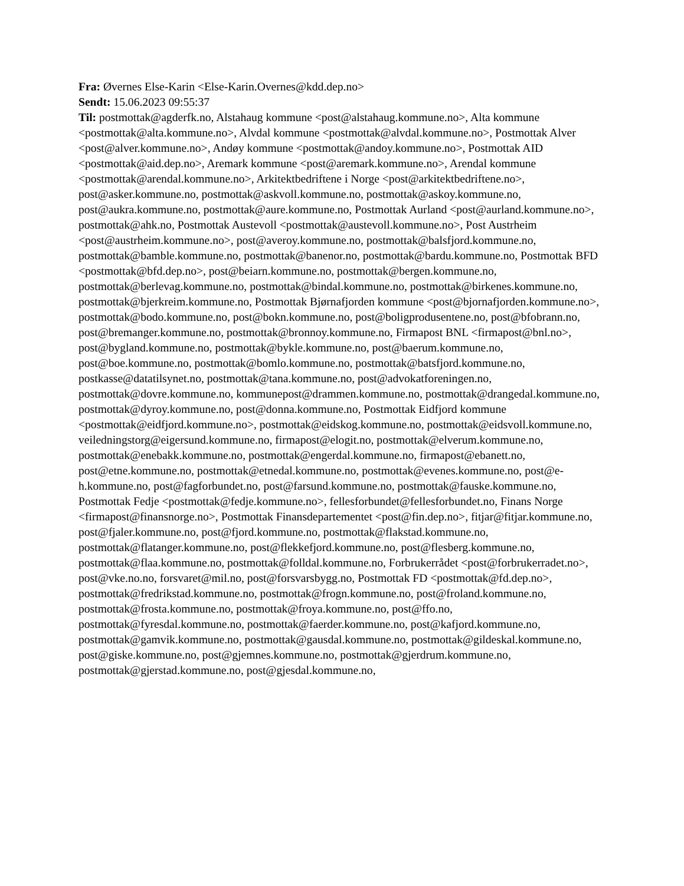Fra: Øvernes Else-Karin <Else-Karin.Overnes@kdd.dep.no>
Sendt: 15.06.2023 09:55:37
Til: postmottak@agderfk.no, Alstahaug kommune <post@alstahaug.kommune.no>, Alta kommune <postmottak@alta.kommune.no>, Alvdal kommune <postmottak@alvdal.kommune.no>, Postmottak Alver <post@alver.kommune.no>, Andøy kommune <postmottak@andoy.kommune.no>, Postmottak AID <postmottak@aid.dep.no>, Aremark kommune <post@aremark.kommune.no>, Arendal kommune <postmottak@arendal.kommune.no>, Arkitektbedriftene i Norge <post@arkitektbedriftene.no>, post@asker.kommune.no, postmottak@askvoll.kommune.no, postmottak@askoy.kommune.no, post@aukra.kommune.no, postmottak@aure.kommune.no, Postmottak Aurland <post@aurland.kommune.no>, postmottak@ahk.no, Postmottak Austevoll <postmottak@austevoll.kommune.no>, Post Austrheim <post@austrheim.kommune.no>, post@averoy.kommune.no, postmottak@balsfjord.kommune.no, postmottak@bamble.kommune.no, postmottak@banenor.no, postmottak@bardu.kommune.no, Postmottak BFD <postmottak@bfd.dep.no>, post@beiarn.kommune.no, postmottak@bergen.kommune.no, postmottak@berlevag.kommune.no, postmottak@bindal.kommune.no, postmottak@birkenes.kommune.no, postmottak@bjerkreim.kommune.no, Postmottak Bjørnafjorden kommune <post@bjornafjorden.kommune.no>, postmottak@bodo.kommune.no, post@bokn.kommune.no, post@boligprodusentene.no, post@bfobrann.no, post@bremanger.kommune.no, postmottak@bronnoy.kommune.no, Firmapost BNL <firmapost@bnl.no>, post@bygland.kommune.no, postmottak@bykle.kommune.no, post@baerum.kommune.no, post@boe.kommune.no, postmottak@bomlo.kommune.no, postmottak@batsfjord.kommune.no, postkasse@datatilsynet.no, postmottak@tana.kommune.no, post@advokatforeningen.no, postmottak@dovre.kommune.no, kommunepost@drammen.kommune.no, postmottak@drangedal.kommune.no, postmottak@dyroy.kommune.no, post@donna.kommune.no, Postmottak Eidfjord kommune <postmottak@eidfjord.kommune.no>, postmottak@eidskog.kommune.no, postmottak@eidsvoll.kommune.no, veiledningstorg@eigersund.kommune.no, firmapost@elogit.no, postmottak@elverum.kommune.no, postmottak@enebakk.kommune.no, postmottak@engerdal.kommune.no, firmapost@ebanett.no, post@etne.kommune.no, postmottak@etnedal.kommune.no, postmottak@evenes.kommune.no, post@e-h.kommune.no, post@fagforbundet.no, post@farsund.kommune.no, postmottak@fauske.kommune.no, Postmottak Fedje <postmottak@fedje.kommune.no>, fellesforbundet@fellesforbundet.no, Finans Norge <firmapost@finansnorge.no>, Postmottak Finansdepartementet <post@fin.dep.no>, fitjar@fitjar.kommune.no, post@fjaler.kommune.no, post@fjord.kommune.no, postmottak@flakstad.kommune.no, postmottak@flatanger.kommune.no, post@flekkefjord.kommune.no, post@flesberg.kommune.no, postmottak@flaa.kommune.no, postmottak@folldal.kommune.no, Forbrukerrådet <post@forbrukerradet.no>, post@vke.no.no, forsvaret@mil.no, post@forsvarsbygg.no, Postmottak FD <postmottak@fd.dep.no>, postmottak@fredrikstad.kommune.no, postmottak@frogn.kommune.no, post@froland.kommune.no, postmottak@frosta.kommune.no, postmottak@froya.kommune.no, post@ffo.no, postmottak@fyresdal.kommune.no, postmottak@faerder.kommune.no, post@kafjord.kommune.no, postmottak@gamvik.kommune.no, postmottak@gausdal.kommune.no, postmottak@gildeskal.kommune.no, post@giske.kommune.no, post@gjemnes.kommune.no, postmottak@gjerdrum.kommune.no, postmottak@gjerstad.kommune.no, post@gjesdal.kommune.no,